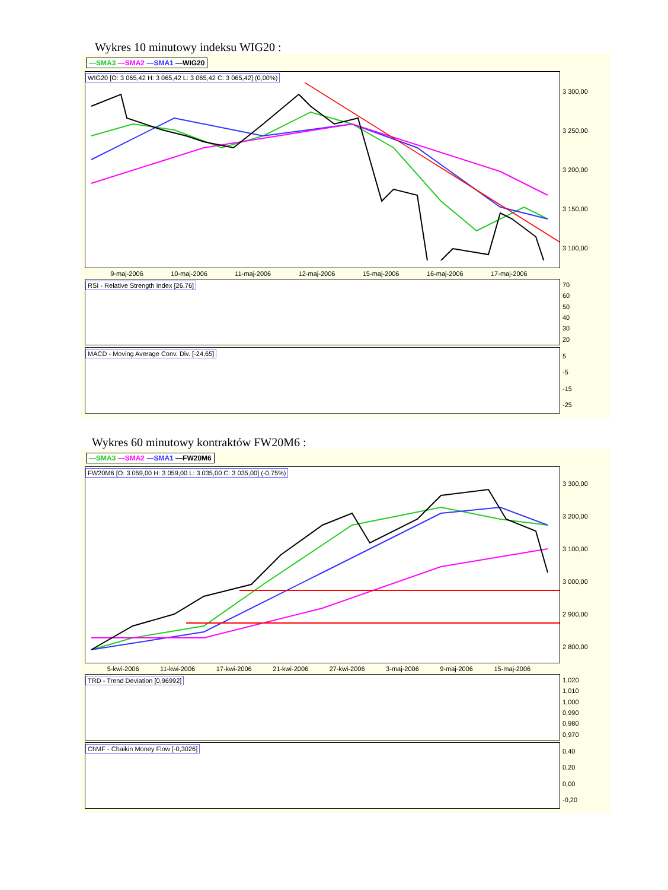Wykres 10 minutowy indeksu WIG20 :
—SMA3 —SMA2 —SMA1 —WIG20
WIG20 [O: 3 065,42 H: 3 065,42 L: 3 065,42 C: 3 065,42] (0,00%)
3 300,00
3 250,00
3 200,00
3 150,00
3 100,00
9-maj-2006 10-maj-2006 11-maj-2006 12-maj-2006 15-maj-2006 16-maj-2006 17-maj-2006
RSI - Relative Strength Index [26,76]
70
60
50
40
30
20
MACD - Moving Average Conv. Div. [-24,65]
5
-5
-15
-25
Wykres 60 minutowy kontraktów FW20M6 :
—SMA3 —SMA2 —SMA1 —FW20M6
FW20M6 [O: 3 059,00 H: 3 059,00 L: 3 035,00 C: 3 035,00] (-0,75%)
3 300,00
3 200,00
3 100,00
3 000,00
2 900,00
2 800,00
5-kwi-2006 11-kwi-2006 17-kwi-2006 21-kwi-2006 27-kwi-2006 3-maj-2006 9-maj-2006 15-maj-2006
TRD - Trend Deviation [0,96992]
1,020
1,010
1,000
0,990
0,980
0,970
ChMF - Chaikin Money Flow [-0,3026]
0,40
0,20
0,00
-0,20